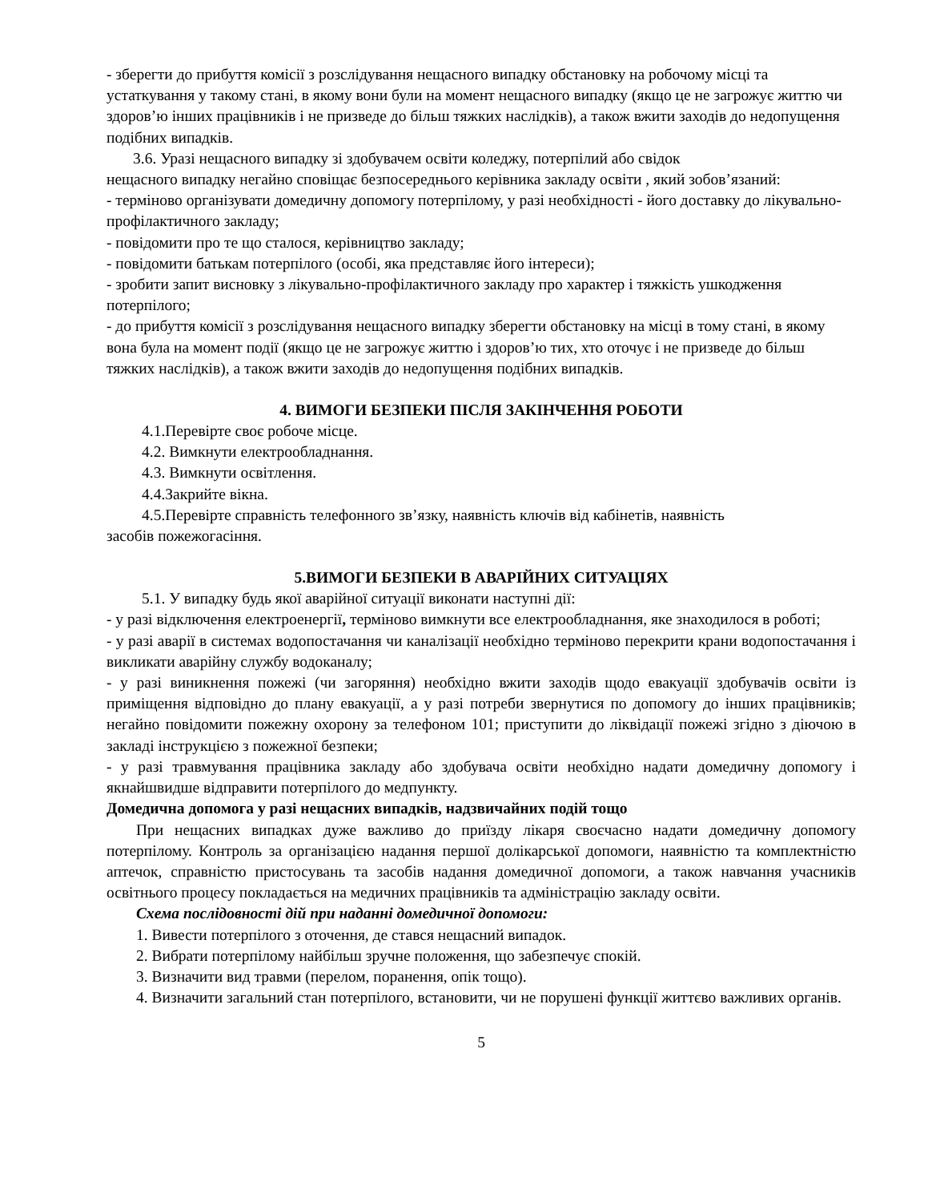- зберегти до прибуття комісії з розслідування нещасного випадку обстановку на робочому місці та устаткування у такому стані, в якому вони були на момент нещасного випадку (якщо це не загрожує життю чи здоров’ю інших працівників і не призведе до більш тяжких наслідків), а також вжити заходів до недопущення подібних випадків.
3.6. Уразі нещасного випадку зі здобувачем освіти коледжу, потерпілий або свідок
нещасного випадку негайно сповіщає безпосереднього керівника закладу освіти , який зобов’язаний:
- терміново організувати домедичну допомогу потерпілому, у разі необхідності - його доставку до лікувально-профілактичного закладу;
- повідомити про те що сталося, керівництво закладу;
- повідомити батькам потерпілого (особі, яка представляє його інтереси);
- зробити запит висновку з лікувально-профілактичного закладу про характер і тяжкість ушкодження потерпілого;
- до прибуття комісії з розслідування нещасного випадку зберегти обстановку на місці в тому стані, в якому вона була на момент події (якщо це не загрожує життю і здоров’ю тих, хто оточує і не призведе до більш тяжких наслідків), а також вжити заходів до недопущення подібних випадків.
4. ВИМОГИ БЕЗПЕКИ ПІСЛЯ ЗАКІНЧЕННЯ РОБОТИ
4.1.Перевірте своє робоче місце.
4.2. Вимкнути електрообладнання.
4.3. Вимкнути освітлення.
4.4.Закрийте вікна.
4.5.Перевірте справність телефонного зв’язку, наявність ключів від кабінетів, наявність
засобів пожежогасіння.
5.ВИМОГИ БЕЗПЕКИ В АВАРІЙНИХ СИТУАЦІЯХ
5.1. У випадку будь якої аварійної ситуації виконати наступні дії:
- у разі відключення електроенергії, терміново вимкнути все електрообладнання, яке знаходилося в роботі;
- у разі аварії в системах водопостачання чи каналізації необхідно терміново перекрити крани водопостачання і викликати аварійну службу водоканалу;
- у разі виникнення пожежі (чи загоряння) необхідно вжити заходів щодо евакуації здобувачів освіти із приміщення відповідно до плану евакуації, а у разі потреби звернутися по допомогу до інших працівників; негайно повідомити пожежну охорону за телефоном 101; приступити до ліквідації пожежі згідно з діючою в закладі інструкцією з пожежної безпеки;
- у разі травмування працівника закладу або здобувача освіти необхідно надати домедичну допомогу і якнайшвидше відправити потерпілого до медпункту.
Домедична допомога у разі нещасних випадків, надзвичайних подій тощо
При нещасних випадках дуже важливо до приїзду лікаря своєчасно надати домедичну допомогу потерпілому. Контроль за організацією надання першої долікарської допомоги, наявністю та комплектністю аптечок, справністю пристосувань та засобів надання домедичної допомоги, а також навчання учасників освітнього процесу покладається на медичних працівників та адміністрацію закладу освіти.
Схема послідовності дій при наданні домедичної допомоги:
1. Вивести потерпілого з оточення, де стався нещасний випадок.
2. Вибрати потерпілому найбільш зручне положення, що забезпечує спокій.
3. Визначити вид травми (перелом, поранення, опік тощо).
4. Визначити загальний стан потерпілого, встановити, чи не порушені функції життєво важливих органів.
5